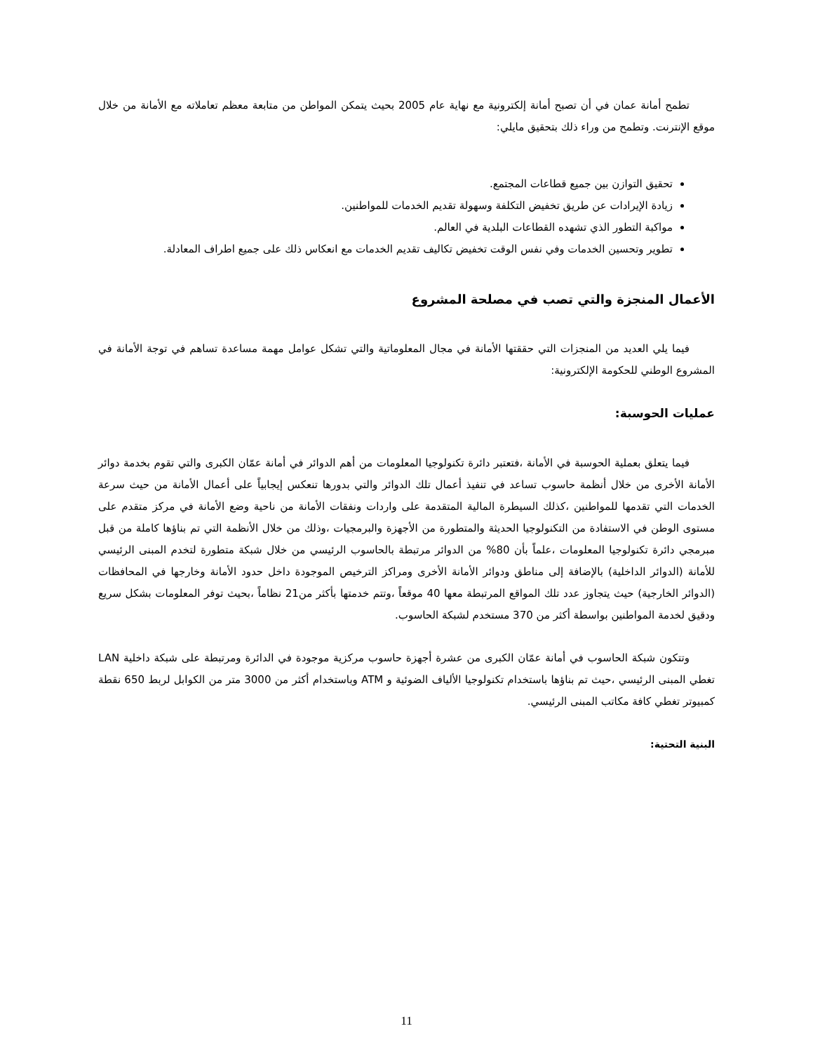تطمح أمانة عمان في أن تصبح أمانة إلكترونية مع نهاية عام 2005 بحيث يتمكن المواطن من متابعة معظم تعاملاته مع الأمانة من خلال موقع الإنترنت. وتطمح من وراء ذلك بتحقيق مايلي:
تحقيق التوازن بين جميع قطاعات المجتمع.
زيادة الإيرادات عن طريق تخفيض التكلفة وسهولة تقديم الخدمات للمواطنين.
مواكبة التطور الذي تشهده القطاعات البلدية في العالم.
تطوير وتحسين الخدمات وفي نفس الوقت تخفيض تكاليف تقديم الخدمات مع انعكاس ذلك على جميع اطراف المعادلة.
الأعمال المنجزة والتي تصب في مصلحة المشروع
فيما يلي العديد من المنجزات التي حققتها الأمانة في مجال المعلوماتية والتي تشكل عوامل مهمة مساعدة تساهم في توجة الأمانة في المشروع الوطني للحكومة الإلكترونية:
عمليات الحوسبة:
فيما يتعلق بعملية الحوسبة في الأمانة ،فتعتبر دائرة تكنولوجيا المعلومات من أهم الدوائر في أمانة عمّان الكبرى والتي تقوم بخدمة دوائر الأمانة الأخرى من خلال أنظمة حاسوب تساعد في تنفيذ أعمال تلك الدوائر والتي بدورها تنعكس إيجابياً على أعمال الأمانة من حيث سرعة الخدمات التي تقدمها للمواطنين ،كذلك السيطرة المالية المتقدمة على واردات ونفقات الأمانة من ناحية وضع الأمانة في مركز متقدم على مستوى الوطن في الاستفادة من التكنولوجيا الحديثة والمتطورة من الأجهزة والبرمجيات ،وذلك من خلال الأنظمة التي تم بناؤها كاملة من قبل مبرمجي دائرة تكنولوجيا المعلومات ،علماً بأن 80% من الدوائر مرتبطة بالحاسوب الرئيسي من خلال شبكة متطورة لتخدم المبنى الرئيسي للأمانة (الدوائر الداخلية) بالإضافة إلى مناطق ودوائر الأمانة الأخرى ومراكز الترخيص الموجودة داخل حدود الأمانة وخارجها في المحافظات (الدوائر الخارجية) حيث يتجاوز عدد تلك المواقع المرتبطة معها 40 موقعاً ،وتتم خدمتها بأكثر من21 نظاماً ،بحيث توفر المعلومات بشكل سريع ودقيق لخدمة المواطنين بواسطة أكثر من 370 مستخدم لشبكة الحاسوب.
وتتكون شبكة الحاسوب في أمانة عمّان الكبرى من عشرة أجهزة حاسوب مركزية موجودة في الدائرة ومرتبطة على شبكة داخلية LAN تغطي المبنى الرئيسي ،حيث تم بناؤها باستخدام تكنولوجيا الألياف الضوئية و ATM وباستخدام أكثر من 3000 متر من الكوابل لربط 650 نقطة كمبيوتر تغطي كافة مكاتب المبنى الرئيسي.
البنية التحتية:
11